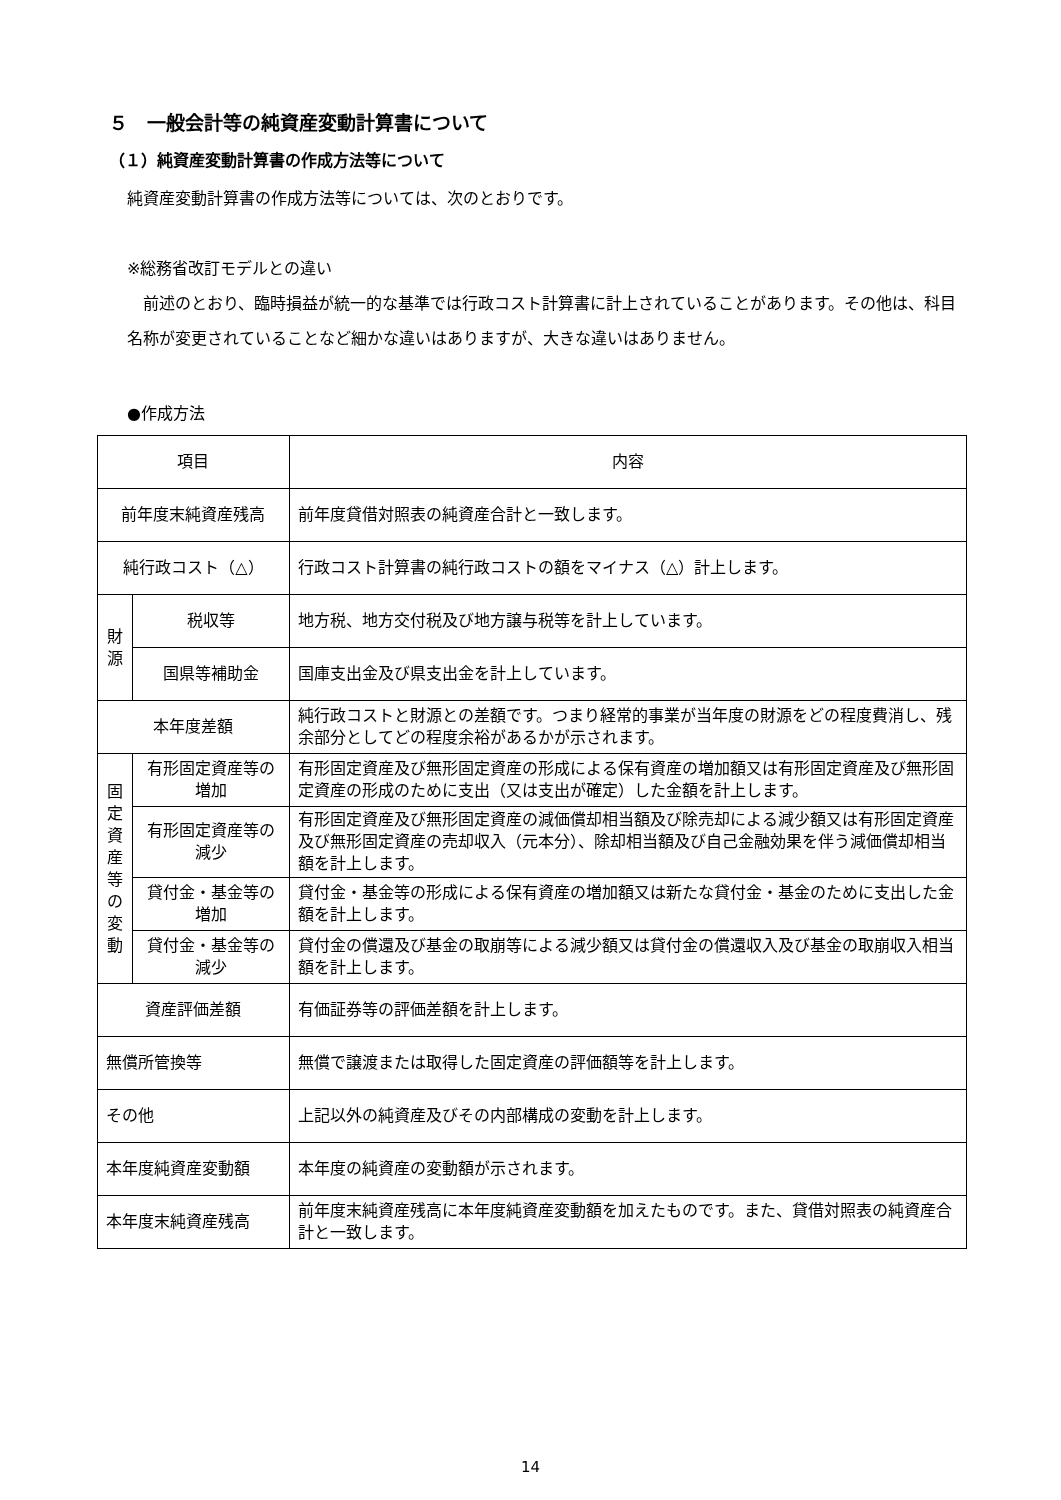５　一般会計等の純資産変動計算書について
（１）純資産変動計算書の作成方法等について
純資産変動計算書の作成方法等については、次のとおりです。
※総務省改訂モデルとの違い
　前述のとおり、臨時損益が統一的な基準では行政コスト計算書に計上されていることがあります。その他は、科目名称が変更されていることなど細かな違いはありますが、大きな違いはありません。
●作成方法
| 項目 | | 内容 |
| 前年度末純資産残高 | | 前年度貸借対照表の純資産合計と一致します。 |
| 純行政コスト（△） | | 行政コスト計算書の純行政コストの額をマイナス（△）計上します。 |
| 財 源 | 税収等 | 地方税、地方交付税及び地方譲与税等を計上しています。 |
| | 国県等補助金 | 国庫支出金及び県支出金を計上しています。 |
| 本年度差額 | | 純行政コストと財源との差額です。つまり経常的事業が当年度の財源をどの程度費消し、残余部分としてどの程度余裕があるかが示されます。 |
| 固 定 資 産 等 の 変 動 | 有形固定資産等の増加 | 有形固定資産及び無形固定資産の形成による保有資産の増加額又は有形固定資産及び無形固定資産の形成のために支出（又は支出が確定）した金額を計上します。 |
| | 有形固定資産等の減少 | 有形固定資産及び無形固定資産の減価償却相当額及び除売却による減少額又は有形固定資産及び無形固定資産の売却収入（元本分）、除却相当額及び自己金融効果を伴う減価償却相当額を計上します。 |
| | 貸付金・基金等の増加 | 貸付金・基金等の形成による保有資産の増加額又は新たな貸付金・基金のために支出した金額を計上します。 |
| | 貸付金・基金等の減少 | 貸付金の償還及び基金の取崩等による減少額又は貸付金の償還収入及び基金の取崩収入相当額を計上します。 |
| 資産評価差額 | | 有価証券等の評価差額を計上します。 |
| 無償所管換等 | | 無償で譲渡または取得した固定資産の評価額等を計上します。 |
| その他 | | 上記以外の純資産及びその内部構成の変動を計上します。 |
| 本年度純資産変動額 | | 本年度の純資産の変動額が示されます。 |
| 本年度末純資産残高 | | 前年度末純資産残高に本年度純資産変動額を加えたものです。また、貸借対照表の純資産合計と一致します。 |
14